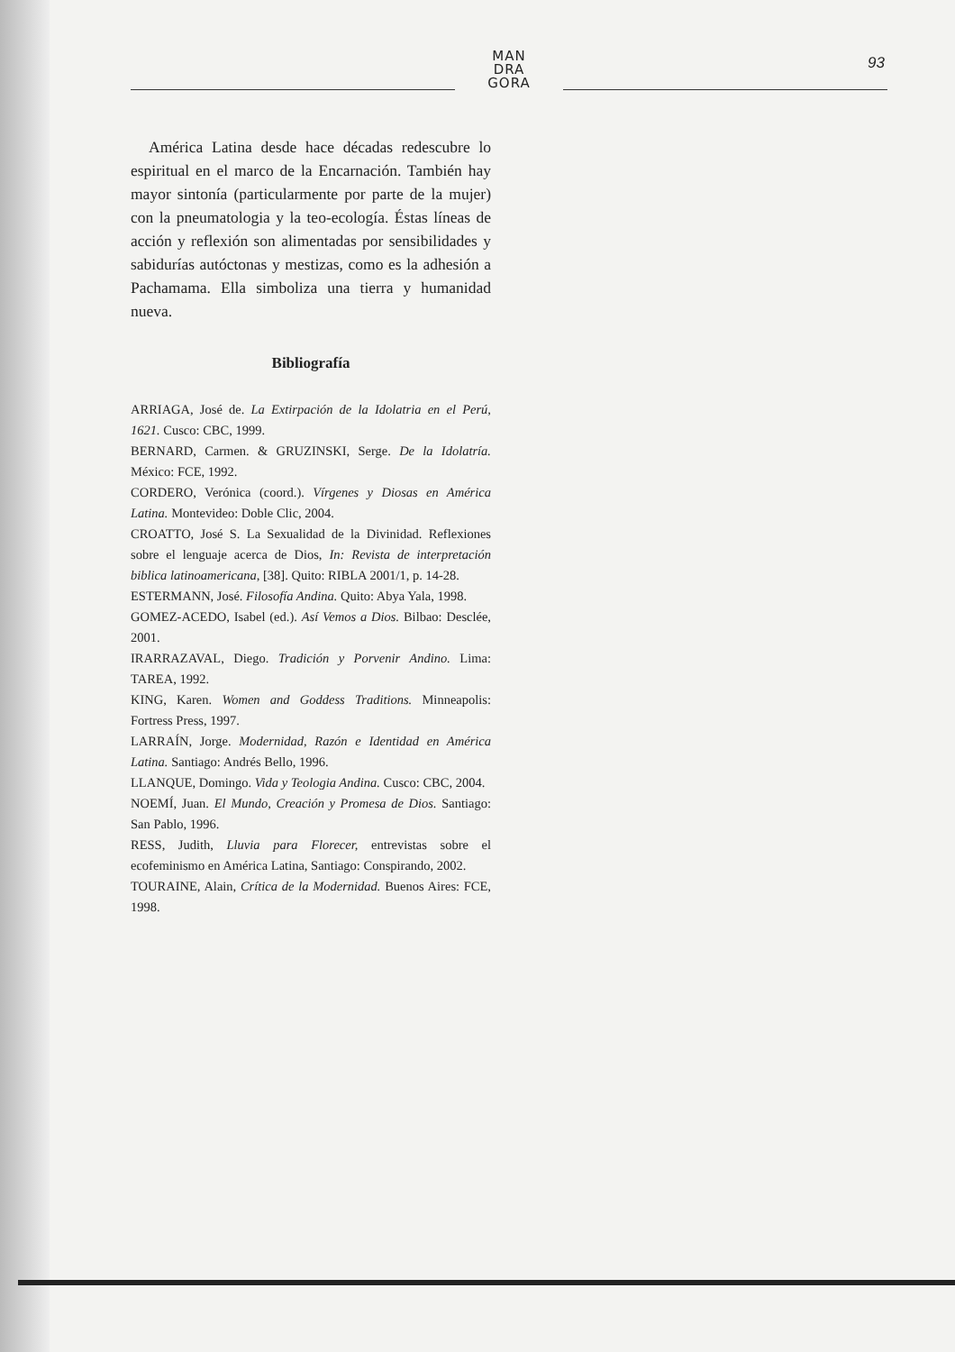MAN
DRA
GORA
93
América Latina desde hace décadas redescubre lo espiritual en el marco de la Encarnación. También hay mayor sintonía (particularmente por parte de la mujer) con la pneumatologia y la teo-ecología. Éstas líneas de acción y reflexión son alimentadas por sensibilidades y sabidurías autóctonas y mestizas, como es la adhesión a Pachamama. Ella simboliza una tierra y humanidad nueva.
Bibliografía
ARRIAGA, José de. La Extirpación de la Idolatria en el Perú, 1621. Cusco: CBC, 1999.
BERNARD, Carmen. & GRUZINSKI, Serge. De la Idolatría. México: FCE, 1992.
CORDERO, Verónica (coord.). Vírgenes y Diosas en América Latina. Montevideo: Doble Clic, 2004.
CROATTO, José S. La Sexualidad de la Divinidad. Reflexiones sobre el lenguaje acerca de Dios, In: Revista de interpretación biblica latinoamericana, [38]. Quito: RIBLA 2001/1, p. 14-28.
ESTERMANN, José. Filosofía Andina. Quito: Abya Yala, 1998.
GOMEZ-ACEDO, Isabel (ed.). Así Vemos a Dios. Bilbao: Desclée, 2001.
IRARRAZAVAL, Diego. Tradición y Porvenir Andino. Lima: TAREA, 1992.
KING, Karen. Women and Goddess Traditions. Minneapolis: Fortress Press, 1997.
LARRAÍN, Jorge. Modernidad, Razón e Identidad en América Latina. Santiago: Andrés Bello, 1996.
LLANQUE, Domingo. Vida y Teologia Andina. Cusco: CBC, 2004.
NOEMÍ, Juan. El Mundo, Creación y Promesa de Dios. Santiago: San Pablo, 1996.
RESS, Judith, Lluvia para Florecer, entrevistas sobre el ecofeminismo en América Latina, Santiago: Conspirando, 2002.
TOURAINE, Alain, Crítica de la Modernidad. Buenos Aires: FCE, 1998.